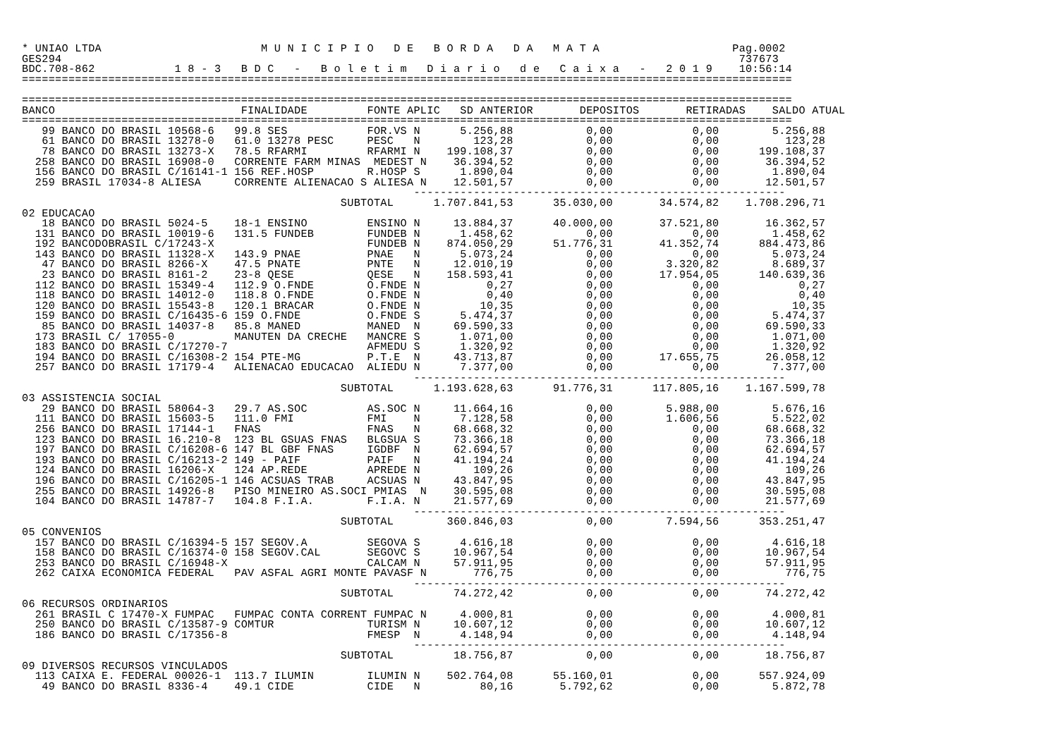* UNIAO LTDA                        M U N I C I P I O   D E   B O R D A   D A   M A T A                    Pag.0002
GES294                                                                                                      737673
BDC.708-862            1 8 - 3   B D C   -   B o l e t i m   D i a r i o   d e   C a i x a   -   2 0 1 9    10:56:14
====================================================================================================================

====================================================================================================================
BANCO                            FINALIDADE         FONTE APLIC   SD ANTERIOR       DEPOSITOS       RETIRADAS    SALDO ATUAL
====================================================================================================================
   99 BANCO DO BRASIL 10568-6   99.8 SES            FOR.VS N      5.256,88           0,00            0,00        5.256,88
   61 BANCO DO BRASIL 13278-0   61.0 13278 PESC     PESC   N        123,28           0,00            0,00          123,28
   78 BANCO DO BRASIL 13273-X   78.5 RFARMI         RFARMI N    199.108,37           0,00            0,00      199.108,37
  258 BANCO DO BRASIL 16908-0   CORRENTE FARM MINAS  MEDEST N    36.394,52           0,00            0,00       36.394,52
  156 BANCO DO BRASIL C/16141-1 156 REF.HOSP        R.HOSP S      1.890,04           0,00            0,00        1.890,04
  259 BRASIL 17034-8 ALIESA     CORRENTE ALIENACAO S ALIESA N    12.501,57           0,00            0,00       12.501,57
                                                           --------------------------------------------------------
                                                SUBTOTAL      1.707.841,53      35.030,00       34.574,82    1.708.296,71
02 EDUCACAO
   18 BANCO DO BRASIL 5024-5    18-1 ENSINO         ENSINO N     13.884,37      40.000,00       37.521,80       16.362,57
  131 BANCO DO BRASIL 10019-6   131.5 FUNDEB        FUNDEB N      1.458,62           0,00            0,00        1.458,62
  192 BANCODOBRASIL C/17243-X                       FUNDEB N    874.050,29      51.776,31       41.352,74      884.473,86
  143 BANCO DO BRASIL 11328-X   143.9 PNAE          PNAE   N      5.073,24           0,00            0,00        5.073,24
   47 BANCO DO BRASIL 8266-X    47.5 PNATE          PNTE   N     12.010,19           0,00        3.320,82        8.689,37
   23 BANCO DO BRASIL 8161-2    23-8 QESE           QESE   N    158.593,41           0,00       17.954,05      140.639,36
  112 BANCO DO BRASIL 15349-4   112.9 O.FNDE        O.FNDE N          0,27           0,00            0,00            0,27
  118 BANCO DO BRASIL 14012-0   118.8 O.FNDE        O.FNDE N          0,40           0,00            0,00            0,40
  120 BANCO DO BRASIL 15543-8   120.1 BRACAR        O.FNDE N         10,35           0,00            0,00           10,35
  159 BANCO DO BRASIL C/16435-6 159 O.FNDE          O.FNDE S      5.474,37           0,00            0,00        5.474,37
   85 BANCO DO BRASIL 14037-8   85.8 MANED          MANED  N     69.590,33           0,00            0,00       69.590,33
  173 BRASIL C/ 17055-0         MANUTEN DA CRECHE   MANCRE S      1.071,00           0,00            0,00        1.071,00
  183 BANCO DO BRASIL C/17270-7                     AFMEDU S      1.320,92           0,00            0,00        1.320,92
  194 BANCO DO BRASIL C/16308-2 154 PTE-MG          P.T.E  N     43.713,87           0,00       17.655,75       26.058,12
  257 BANCO DO BRASIL 17179-4   ALIENACAO EDUCACAO  ALIEDU N      7.377,00           0,00            0,00        7.377,00
                                                           --------------------------------------------------------
                                                SUBTOTAL      1.193.628,63      91.776,31      117.805,16    1.167.599,78
03 ASSISTENCIA SOCIAL
   29 BANCO DO BRASIL 58064-3   29.7 AS.SOC         AS.SOC N     11.664,16           0,00        5.988,00        5.676,16
  111 BANCO DO BRASIL 15603-5   111.0 FMI           FMI    N      7.128,58           0,00        1.606,56        5.522,02
  256 BANCO DO BRASIL 17144-1   FNAS                FNAS   N     68.668,32           0,00            0,00       68.668,32
  123 BANCO DO BRASIL 16.210-8  123 BL GSUAS FNAS   BLGSUA S     73.366,18           0,00            0,00       73.366,18
  197 BANCO DO BRASIL C/16208-6 147 BL GBF FNAS     IGDBF  N     62.694,57           0,00            0,00       62.694,57
  193 BANCO DO BRASIL C/16213-2 149 - PAIF          PAIF   N     41.194,24           0,00            0,00       41.194,24
  124 BANCO DO BRASIL 16206-X   124 AP.REDE         APREDE N        109,26           0,00            0,00          109,26
  196 BANCO DO BRASIL C/16205-1 146 ACSUAS TRAB     ACSUAS N     43.847,95           0,00            0,00       43.847,95
  255 BANCO DO BRASIL 14926-8   PISO MINEIRO AS.SOCI PMIAS  N    30.595,08           0,00            0,00       30.595,08
  104 BANCO DO BRASIL 14787-7   104.8 F.I.A.        F.I.A. N     21.577,69           0,00            0,00       21.577,69
                                                           --------------------------------------------------------
                                                SUBTOTAL        360.846,03           0,00        7.594,56      353.251,47
05 CONVENIOS
  157 BANCO DO BRASIL C/16394-5 157 SEGOV.A         SEGOVA S      4.616,18           0,00            0,00        4.616,18
  158 BANCO DO BRASIL C/16374-0 158 SEGOV.CAL       SEGOVC S     10.967,54           0,00            0,00       10.967,54
  253 BANCO DO BRASIL C/16948-X                     CALCAM N     57.911,95           0,00            0,00       57.911,95
  262 CAIXA ECONOMICA FEDERAL   PAV ASFAL AGRI MONTE PAVASF N       776,75           0,00            0,00          776,75
                                                           --------------------------------------------------------
                                                SUBTOTAL         74.272,42           0,00            0,00       74.272,42
06 RECURSOS ORDINARIOS
  261 BRASIL C 17470-X FUMPAC   FUMPAC CONTA CORRENT FUMPAC N     4.000,81           0,00            0,00        4.000,81
  250 BANCO DO BRASIL C/13587-9 COMTUR              TURISM N     10.607,12           0,00            0,00       10.607,12
  186 BANCO DO BRASIL C/17356-8                     FMESP  N      4.148,94           0,00            0,00        4.148,94
                                                           --------------------------------------------------------
                                                SUBTOTAL         18.756,87           0,00            0,00       18.756,87
09 DIVERSOS RECURSOS VINCULADOS
  113 CAIXA E. FEDERAL 00026-1  113.7 ILUMIN        ILUMIN N    502.764,08      55.160,01            0,00      557.924,09
   49 BANCO DO BRASIL 8336-4    49.1 CIDE           CIDE   N         80,16       5.792,62            0,00        5.872,78